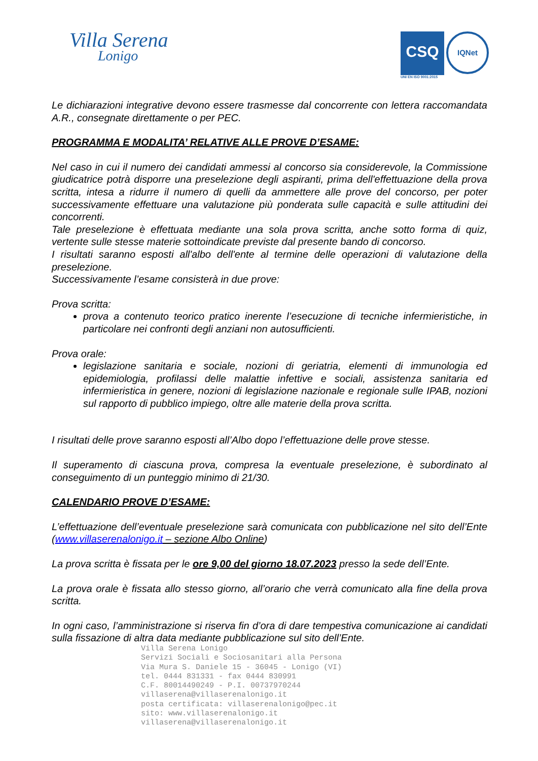Villa Serena
Lonigo
CSQ IQNet
UNI EN ISO 9001:2015
Le dichiarazioni integrative devono essere trasmesse dal concorrente con lettera raccomandata A.R., consegnate direttamente o per PEC.
PROGRAMMA E MODALITA’ RELATIVE ALLE PROVE D’ESAME:
Nel caso in cui il numero dei candidati ammessi al concorso sia considerevole, la Commissione giudicatrice potrà disporre una preselezione degli aspiranti, prima dell'effettuazione della prova scritta, intesa a ridurre il numero di quelli da ammettere alle prove del concorso, per poter successivamente effettuare una valutazione più ponderata sulle capacità e sulle attitudini dei concorrenti.
Tale preselezione è effettuata mediante una sola prova scritta, anche sotto forma di quiz, vertente sulle stesse materie sottoindicate previste dal presente bando di concorso.
I risultati saranno esposti all'albo dell'ente al termine delle operazioni di valutazione della preselezione.
Successivamente l’esame consisterà in due prove:
Prova scritta:
prova a contenuto teorico pratico inerente l’esecuzione di tecniche infermieristiche, in particolare nei confronti degli anziani non autosufficienti.
Prova orale:
legislazione sanitaria e sociale, nozioni di geriatria, elementi di immunologia ed epidemiologia, profilassi delle malattie infettive e sociali, assistenza sanitaria ed infermieristica in genere, nozioni di legislazione nazionale e regionale sulle IPAB, nozioni sul rapporto di pubblico impiego, oltre alle materie della prova scritta.
I risultati delle prove saranno esposti all’Albo dopo l’effettuazione delle prove stesse.
Il superamento di ciascuna prova, compresa la eventuale preselezione, è subordinato al conseguimento di un punteggio minimo di 21/30.
CALENDARIO PROVE D’ESAME:
L’effettuazione dell’eventuale preselezione sarà comunicata con pubblicazione nel sito dell’Ente (www.villaserenalonigo.it – sezione Albo Online)
La prova scritta è fissata per le ore 9,00 del giorno 18.07.2023 presso la sede dell’Ente.
La prova orale è fissata allo stesso giorno, all’orario che verrà comunicato alla fine della prova scritta.
In ogni caso, l’amministrazione si riserva fin d’ora di dare tempestiva comunicazione ai candidati sulla fissazione di altra data mediante pubblicazione sul sito dell’Ente.
Villa Serena Lonigo
Servizi Sociali e Sociosanitari alla Persona
Via Mura S. Daniele 15 - 36045 - Lonigo (VI)
tel. 0444 831331 - fax 0444 830991
C.F. 80014490249 - P.I. 00737970244
villaserena@villaserenalonigo.it
posta certificata: villaserenalonigo@pec.it
sito: www.villaserenalonigo.it
villaserena@villaserenalonigo.it